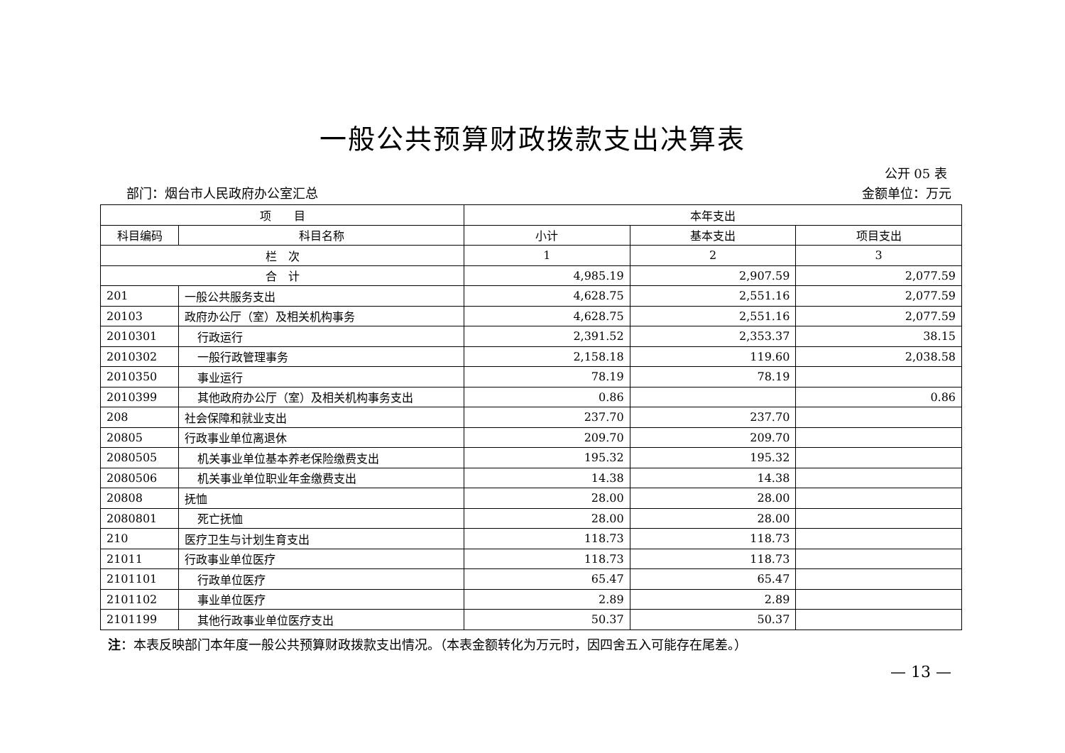一般公共预算财政拨款支出决算表
公开 05 表
部门：烟台市人民政府办公室汇总 金额单位：万元
| 项 目 | | 本年支出 | | |
| --- | --- | --- | --- | --- |
| 科目编码 | 科目名称 | 小计 | 基本支出 | 项目支出 |
| 栏 次 | | 1 | 2 | 3 |
| 合 计 | | 4,985.19 | 2,907.59 | 2,077.59 |
| 201 | 一般公共服务支出 | 4,628.75 | 2,551.16 | 2,077.59 |
| 20103 | 政府办公厅（室）及相关机构事务 | 4,628.75 | 2,551.16 | 2,077.59 |
| 2010301 | 行政运行 | 2,391.52 | 2,353.37 | 38.15 |
| 2010302 | 一般行政管理事务 | 2,158.18 | 119.60 | 2,038.58 |
| 2010350 | 事业运行 | 78.19 | 78.19 | |
| 2010399 | 其他政府办公厅（室）及相关机构事务支出 | 0.86 | | 0.86 |
| 208 | 社会保障和就业支出 | 237.70 | 237.70 | |
| 20805 | 行政事业单位离退休 | 209.70 | 209.70 | |
| 2080505 | 机关事业单位基本养老保险缴费支出 | 195.32 | 195.32 | |
| 2080506 | 机关事业单位职业年金缴费支出 | 14.38 | 14.38 | |
| 20808 | 抚恤 | 28.00 | 28.00 | |
| 2080801 | 死亡抚恤 | 28.00 | 28.00 | |
| 210 | 医疗卫生与计划生育支出 | 118.73 | 118.73 | |
| 21011 | 行政事业单位医疗 | 118.73 | 118.73 | |
| 2101101 | 行政单位医疗 | 65.47 | 65.47 | |
| 2101102 | 事业单位医疗 | 2.89 | 2.89 | |
| 2101199 | 其他行政事业单位医疗支出 | 50.37 | 50.37 | |
注：本表反映部门本年度一般公共预算财政拨款支出情况。（本表金额转化为万元时，因四舍五入可能存在尾差。）
— 13 —